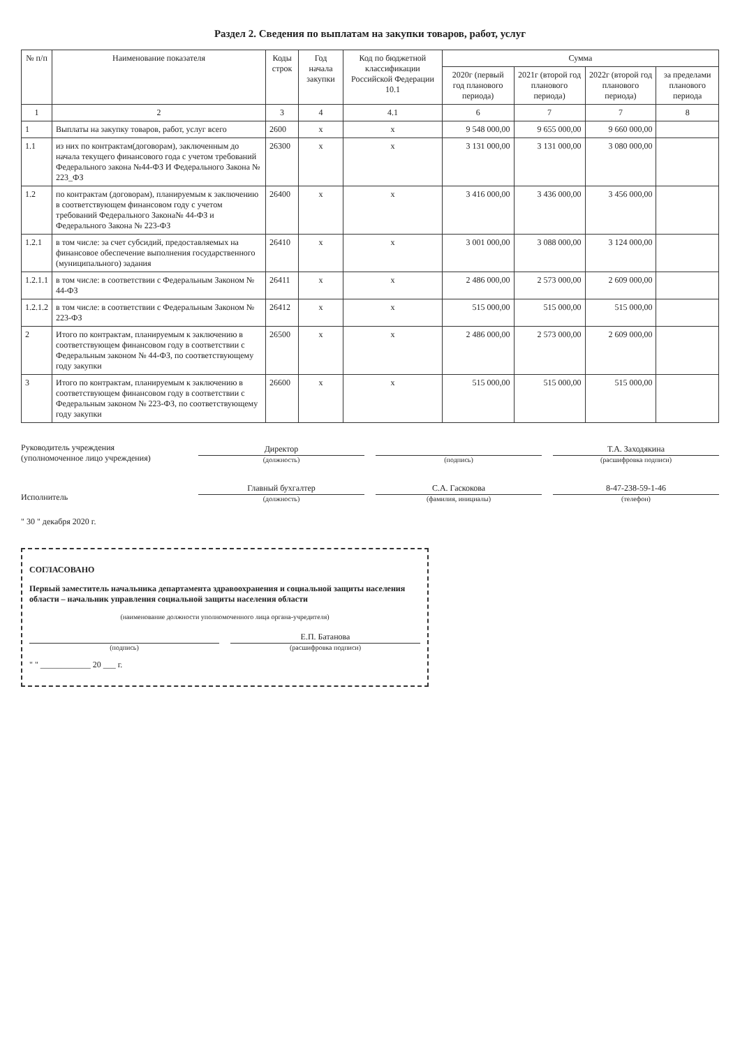Раздел 2. Сведения по выплатам на закупки товаров, работ, услуг
| № п/п | Наименование показателя | Коды строк | Год начала закупки | Код по бюджетной классификации Российской Федерации 10.1 | Сумма | | | |
| --- | --- | --- | --- | --- | --- | --- | --- | --- |
| | | | | | 2020г (первый год планового периода) | 2021г (второй год планового периода) | 2022г (второй год планового периода) | за пределами планового периода |
| 1 | 2 | 3 | 4 | 4.1 | 6 | 7 | 7 | 8 |
| 1 | Выплаты на закупку товаров, работ, услуг всего | 2600 | x | x | 9 548 000,00 | 9 655 000,00 | 9 660 000,00 | |
| 1.1 | из них по контрактам(договорам), заключенным до начала текущего финансового года с учетом требований Федерального закона №44-ФЗ И Федерального Закона № 223_ФЗ | 26300 | x | x | 3 131 000,00 | 3 131 000,00 | 3 080 000,00 | |
| 1.2 | по контрактам (договорам), планируемым к заключению в соответствующем финансовом году с учетом требований Федерального Закона№ 44-ФЗ и Федерального Закона № 223-ФЗ | 26400 | x | x | 3 416 000,00 | 3 436 000,00 | 3 456 000,00 | |
| 1.2.1 | в том числе: за счет субсидий, предоставляемых на финансовое обеспечение выполнения государственного (муниципального) задания | 26410 | x | x | 3 001 000,00 | 3 088 000,00 | 3 124 000,00 | |
| 1.2.1.1 | в том числе: в соответствии с Федеральным Законом № 44-ФЗ | 26411 | x | x | 2 486 000,00 | 2 573 000,00 | 2 609 000,00 | |
| 1.2.1.2 | в том числе: в соответствии с Федеральным Законом № 223-ФЗ | 26412 | x | x | 515 000,00 | 515 000,00 | 515 000,00 | |
| 2 | Итого по контрактам, планируемым к заключению в соответствующем финансовом году в соответствии с Федеральным законом № 44-ФЗ, по соответствующему году закупки | 26500 | x | x | 2 486 000,00 | 2 573 000,00 | 2 609 000,00 | |
| 3 | Итого по контрактам, планируемым к заключению в соответствующем финансовом году в соответствии с Федеральным законом № 223-ФЗ, по соответствующему году закупки | 26600 | x | x | 515 000,00 | 515 000,00 | 515 000,00 | |
Руководитель учреждения
(уполномоченное лицо учреждения)
Директор
(должность)
(подпись)
Т.А. Заходякина
(расшифровка подписи)
Исполнитель
Главный бухгалтер
(должность)
С.А. Гаскокова
(фамилия, инициалы)
8-47-238-59-1-46
(телефон)
" 30 " декабря 2020 г.
СОГЛАСОВАНО
Первый заместитель начальника департамента здравоохранения и социальной защиты населения области – начальник управления социальной защиты населения области
(наименование должности уполномоченного лица органа-учредителя)
(подпись)
Е.П. Батанова
(расшифровка подписи)
" " ____________ 20 ___ г.